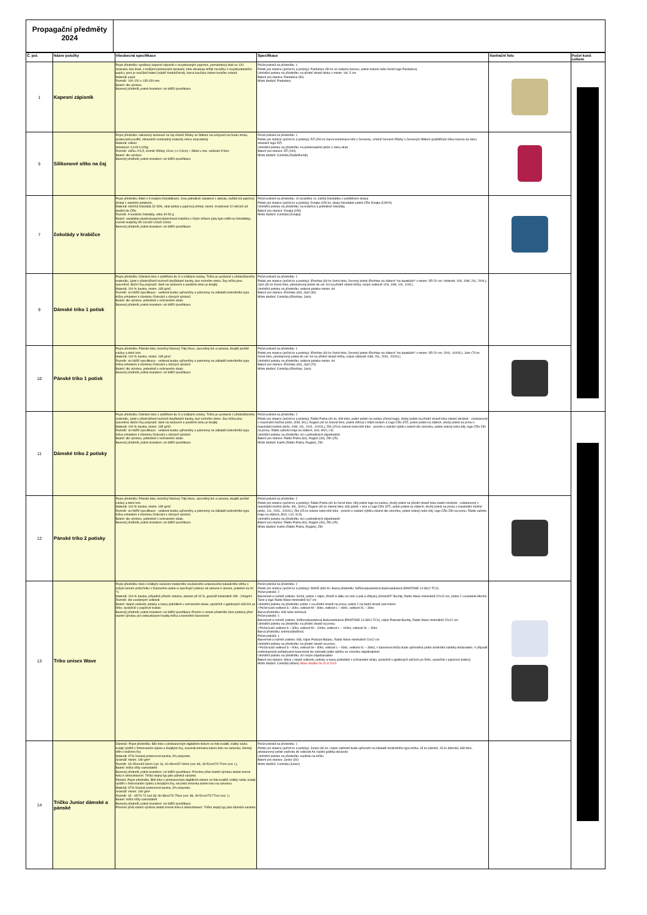Propagační předměty
2024
| Č. pol. | Název položky | Všeobecná specifikace | Specifikace | Ilustrační foto | Počet kusů celkem |
| --- | --- | --- | --- | --- | --- |
| 1 | Kapesní zápisník | Popis předmětu: spirálový kapesní zápisník s recyklovaným papírem, poznámkový blok se 120 stranami, bez linek, s tvrdými kartonovými deskami, blok obsahuje držák na tužku z recyklovatelného papíru, pero je součástí balení (náplň modrá/černá), barva kaučuku kolem kroužku zelená Materiál: papír Rozměr: 100-120 x 135-150 mm Balení: dle výrobce Barevný předmět, potisk brandem: viz bližší specifikace | Počet potisků na předmětu: 1 Potisk pro stanice (počet ks a potisky): Pardubice (50 ks se zelenou barvou, potisk zelené nebo černé logo Pardubice) Umístění potisku na předmětu: na přední straně bloku v minim. Vel. 5 cm Balení pro stanice: Pardubice (50) Místo dodání: Pardubice | | |
| 5 | Silikonové sítko na čaj | Popis předmětu: silikonový louhovač na čaj včetně šňůrky se štítkem na uchycení na hranu hrnku, opakované použití, zdravotně nezávadný materiál, lehce omyvatelný Materiál: silikon Hmotnost: 0,015-0,02kg Rozměr: sáčku 4*6,5, rozměr šňůrky 12cm (+/-0,5cm) + štítek v min. velikosti 3*3cm Balení: dle výrobce Barevný předmět, potisk brandem: viz bližší specifikace | Počet potisků na předmětu: 1 Potisk pro stanice (počet ks a potisky): RŽ (200 ks barva kombinace bílé s červenou, včetně červené šňůrky s červeným štítkem (potištěným bílou barvou na obou stranách logo RŽ) Umístění potisku na předmětu: na potisknutelné ploše z obou stran Balení pro stanice: RŽ (200) Místo dodání: Centrála (Radiožurnál) | | |
| 7 | čokolády v krabičce | Popis předmětu: Blistr s 9 malými čokoládkami. Jsou jednotlivě zabalené v alobalu, každá má papírový přebal s vlastním potiskem. Materiál: mléčná čokoláda 32-33%, obal alobal a papírový přebal, minim. trvanlivost 12 měsíců od dodání do ČRo Rozměr: 9 kostiček čokolády, váha 43-50 g Balení: variabilita plastová/papírová/plechová krabička s čirým víčkem (aby bylo vidět na čokoládky), rozměr krabičky 95-110x90-100x5-10mm Barevný předmět, potisk brandem: viz bližší specifikace | Počet potisků na předmětu: 10 (krabička 1x, každá čokoládka v potištěném obalu) Potisk pro stanice (počet ks a potisky): Dvojka (150 ks, obaly čokoládek potisk ČRo Dvojka (CMYK) Umístění potisku na předmětu: na krabičce a jednotlivé čokolády Balení pro stanice: Dvojka (150) Místo dodání: Centrála (Dvojka) | | |
| 9 | Dámské triko 1 potisk | Popis předmětu: Dámské triko s výstřihem do O a krátkými rukávy. Tričko je vyrobené z předsráženého materiálu, úplet z předsrážené kruhově dopřádané bavlny, bez vrchního stehu. Švy trička jsou zpevněné. Boční švy projmuté. Steh na rukávech a spodním lemu je dvojitý. Materiál: 100 % bavlna, minim. 185 g/m2 Rozměr: viz bližší specifikace - velikosti budou upřesněny a potvrzeny na základě konkrétního typu trička vzhledem k různému číslování u různých výrobců Balení: dle výrobce, jednotlivě v ochranném obalu Barevný předmět, potisk brandem: viz bližší specifikace | Počet potisků na předmětu: 1 Potisk pro stanice (počet ks a potisky): iRozhlas (60 ks černé triko, červený potisk iRozhlas na zádech "na lopatkách" v minim. šíři 20 cm; Velikosti: 10S, 10M, 20L, 20XL); Jazz (30 ks černé triko, plnobarevný potisk do vel. A4 na přední straně trička, rozpis velikostí 10S, 10M, 10L, 10XL) Umístění potisku na předmětu: velikost potisku minim. A4 Balení pro stanice: iRozhlas (60), Jazz (30) Místo dodání: Centrála (iRozhlas, Jazz) | | |
| 10 | Pánské triko 1 potisk | Popis předmětu: Pánské triko, bezešvý žebrový 7/8p límec, zpevněný krk a ramena, dvojitě prošité rukávy a dolní lem. Materiál: 100 % bavlna, minim. 185 g/m2 Rozměr: viz bližší specifikace - velikosti budou upřesněny a potvrzeny na základě konkrétního typu trička vzhledem k různému číslování u různých výrobců Balení: dle výrobce, jednotlivě v ochranném obalu Barevný předmět, potisk brandem: viz bližší specifikace | Počet potisků na předmětu: 1 Potisk pro stanice (počet ks a potisky): iRozhlas (60 ks černé triko, červený potisk iRozhlas na zádech "na lopatkách" v minim. šíři 20 cm, 20XL, 40XXL); Jazz (70 ks černé triko, plnobarevný potisk do vel. A4 na přední straně trička, rozpis velikostí 10M, 20L, 20XL, 20XXL) Umístění potisku na předmětu: velikost potisku minim. A4 Balení pro stanice: iRozhlas (60), Jazz (70) Místo dodání: Centrála (iRozhlas, Jazz) | | |
| 11 | Dámské triko 2 potisky | Popis předmětu: Dámské triko s výstřihem do O a krátkými rukávy. Tričko je vyrobené z předsráženého materiálu, úplet z předsrážené kruhově dopřádané bavlny, bez vrchního stehu. Švy trička jsou zpevněné. Boční švy projmuté. Steh na rukávech a spodním lemu je dvojitý. Materiál: 100 % bavlna, minim. 185 g/m2 Rozměr: viz bližší specifikace - velikosti budou upřesněny a potvrzeny na základě konkrétního typu trička vzhledem k různému číslování u různých výrobců Balení: dle výrobce, jednotlivě v ochranném obalu Barevný předmět, potisk brandem: viz bližší specifikace | Počet potisků na předmětu: 2 Potisk pro stanice (počet ks a potisky): Rádio Praha (60 ks, bílé triko, jeden potisk na rukávu (černé logo), druhý potisk na přední straně trika vlastní obrázek - vícebarevný v maximální možné ploše, 30M, 30L); Region (40 ks zelené triko, potisk růžový s bílým textem a Logo ČRo STČ, jeden potisk na zádech, druhý potisk na prsou v maximální možné ploše, 10M, 10L, 10XL, 10XXL); Zlín (25 ks zelené nebo bílé triko - prosím o zaslání výběru zelené dle vzorníku, potisk zelený nebo bílý, logo ČRo Zlín na prsou, Rádio vašeho kraje na zádech, S10, M10, L5) Umístění potisku na předmětu: viz u jednotlivých objednatelů Balení pro stanice: Rádio Praha (60), Region (40), Zlín (25) Místo dodání: Karlín (Rádio Praha, Region), Zlín | | |
| 12 | Pánské triko 2 potisky | Popis předmětu: Pánské triko, bezešvý žebrový 7/8p límec, zpevněný krk a ramena, dvojitě prošité rukávy a dolní lem. Materiál: 100 % bavlna, minim. 185 g/m2 Rozměr: viz bližší specifikace - velikosti budou upřesněny a potvrzeny na základě konkrétního typu trička vzhledem k různému číslování u různých výrobců Balení: dle výrobce, jednotlivě v ochranném obalu Barevný předmět, potisk brandem: viz bližší specifikace | Počet potisků na předmětu: 2 Potisk pro stanice (počet ks a potisky): Rádio Praha (60 ks černé triko, bílý potisk logo na rukávu, druhý potisk na přední straně trika vlastní obrázek - celobarevný v maximální možné ploše, 30L, 30XL); Region (40 ks zelené triko, bílý potisk + text a Logo ČRo STČ, jeden potisk na zádech, druhý potisk na prsou v maximální možné ploše, 10L, 20XL, 10XXL); Zlín (25 ks zelené nebo bílé triko - prosím o zaslání výběru zelené dle vzorníku, potisk zelený nebo bílý, logo ČRo Zlín na prsou, Rádio vašeho kraje na zádech, M10, L10, XL5) Umístění potisku na předmětu: viz u jednotlivých objednatelů Balení pro stanice: Rádio Praha (60), Region (40), Zlín (25) Místo dodání: Karlín (Rádio Praha, Region), Zlín | | |
| 13 | Triko unisex Wave | Popis předmětu: triko s krátkým rukávem moderního současného unisexového tubulárního střihu s úzkým lemem průkrčníku z žebrového úpletu a zpevňující páskou od ramene k rameni, pratelné na 40 °C Materiál: 100 % bavlna, případně příměs viskóza, elastan až 15 %, gramáž minimálně 185 - 240g/m2 Rozměr: dle uvedených velikostí Balení: stejné velikosti, potisky a barvy jednotlivě v ochranném obalu, společně v igelitových sáčcích po 50ks, společně v papírové krabici Barevný předmět, potisk brandem: viz bližší specifikace Prosím o vzorek předmětu (bez potisku) před vlastní výrobou pro odsouhlasení kvality trička a konkrétní barevnosti | Počet potisků na předmětu: 2 Potisk pro stanice (počet ks a potisky): WAVE (660 ks: Barva předmětu: šeříková/pastelová lila/levandulová (PANTONE 14-3812 TCX) Počet potisků: 2 Barevnost a rozměr potisku: černá, potisk 1 nápis „Polož si lafku na zem a pak ji vždycky přeskočíš" Buchty, Radio Wave minimálně 22x12 cm, potisk 2 Levandule Merino Tarot a logo Radio Wave minimálně 9x7 cm Umístění potisku na předmětu: potisk 1 na přední straně na prsou, potisk 2 na zadní straně pod krkem • Počet kusů velikost S – 30ks, velikost M – 80ks, velikost L – 80ks, velikost XL – 30ks Barva předmětu: bílá nebo krémová Počet potisků: 1 Barevnost a rozměr potisku: šeříková/pastelová lila/levandulová (PANTONE 14-3812 TCX), nápis Podcast Buchty, Radio Wave minimálně 22x12 cm Umístění potisku na předmětu: na přední straně na prsou • Počet kusů velikost S – 30ks, velikost M – 100ks, velikost L – 100ks, velikost XL – 30ks Barva předmětu: krémová/béžová Počet potisků: 1 Barevnost a rozměr potisku: bílá, nápis Podcast Balanc, Radio Wave minimálně 22x12 cm Umístění potisku na předmětu: na přední straně na prsou • Počet kusů velikost S – 50ks, velikost M – 50ks, velikost L – 50ks, velikost XL – 30ks), v barevnost trička bude upřesněna podle konkrétní nabídky dodavatele. V případě nedostupnosti požadované barevnosti lze nahradit podle výběru ze vzorníku objednatelem Umístění potisku na předmětu: viz rozpis objednavatele Balení pro stanice: Wave ( stejné velikosti, potisky a barvy jednotlivě v ochranném obalu, společně v igelitových sáčcích po 50ks, společně v papírové krabici) Místo dodání: Centrála (Wave) Wave dodání do 31.8.2024 | | |
| 14 | Tričko Junior dámské a pánské | Dámské: Popis předmětu: Bílé triko s plnobarevným digitálním tiskem ve foto kvalitě, krátký rukáv, kulatý výstřih v žebrovaném úpletu a dvojitými švy, souvislá lemovka kolem krku na ramenou, ženský střih s bočními švy Materiál: 97% česaná prstencová bavlna, 3% polyester, Gramáž: minim. 180 g/m² Rozměr: 43-45cm/64-66cm (vel. S), 46-48cm/67-69cm (vel. M), 49-51cm/70-72cm (vel. L), Balení: tričko vždy samostatně Barevný předmět, potisk brandem: viz bližší specifikace. Prosíme před vlastní výrobou dodat vzorek tisku k odsouhlasení. Tričko stejný typ jako pánská varianta Pánské: Popis předmětu: Bílé triko s plnobarevným digitálním tiskem ve foto kvalitě, krátký rukáv, kulatý výstřih v žebrovaném úpletu a dvojitými švy, souvislá lemovka kolem krku na ramenou Materiál: 97% česaná prstencová bavlna, 3% polyester, Gramáž: minim. 180 g/m² Rozměr: 43 - 45/70-72 (vel.S)/ 46-48cm/73-75cm (vel. M), 49-51cm/75-77cm (vel. L) Balení: tričko vždy samostatně Barevný předmět, potisk brandem: viz bližší specifikace Prosíme před vlastní výrobou dodat vzorek tisku k odsouhlasení. Tričko stejný typ jako dámská varianta | Počet potisků na předmětu: 1 Potisk pro stanice (počet ks a potisky): Junior (30 ks, rozpis velikostí bude upřesněn na základě konkrétního typu trička, 15 ks pánské, 15 ks dámské, bílé triko, plnobarevný potisk vepředu do velikosti A4 vlastní grafika-obrázek) Umístění potisku na předmětu: vepředu na tričku Balení pro stanice: Junior (30) Místo dodání: Centrála (Junior) | | |